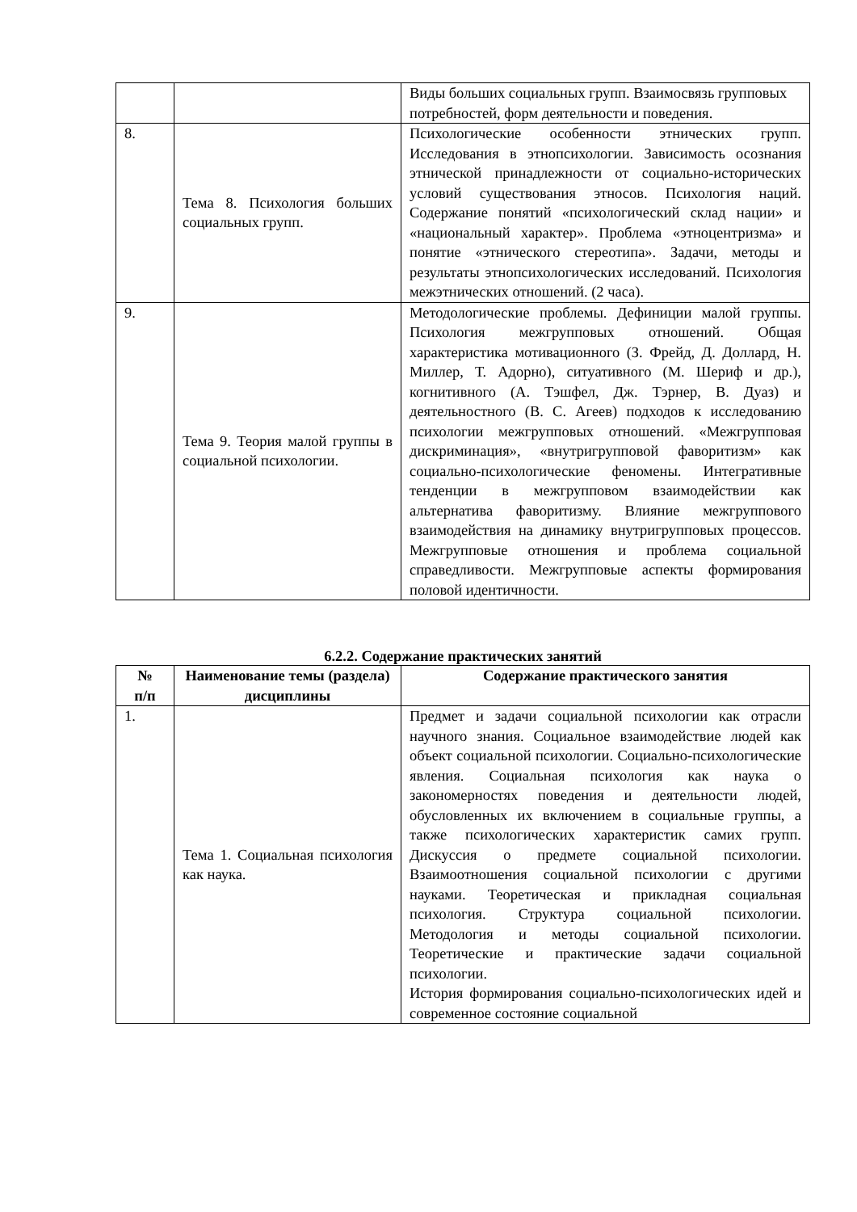| | | Виды больших социальных групп. Взаимосвязь групповых потребностей, форм деятельности и поведения. |
| 8. | Тема 8. Психология больших социальных групп. | Психологические особенности этнических групп. Исследования в этнопсихологии. Зависимость осознания этнической принадлежности от социально-исторических условий существования этносов. Психология наций. Содержание понятий «психологический склад нации» и «национальный характер». Проблема «этноцентризма» и понятие «этнического стереотипа». Задачи, методы и результаты этнопсихологических исследований. Психология межэтнических отношений. (2 часа). |
| 9. | Тема 9. Теория малой группы в социальной психологии. | Методологические проблемы. Дефиниции малой группы. Психология межгрупповых отношений. Общая характеристика мотивационного (З. Фрейд, Д. Доллард, Н. Миллер, Т. Адорно), ситуативного (М. Шериф и др.), когнитивного (А. Тэшфел, Дж. Тэрнер, В. Дуаз) и деятельностного (В. С. Агеев) подходов к исследованию психологии межгрупповых отношений. «Межгрупповая дискриминация», «внутригрупповой фаворитизм» как социально-психологические феномены. Интегративные тенденции в межгрупповом взаимодействии как альтернатива фаворитизму. Влияние межгруппового взаимодействия на динамику внутригрупповых процессов. Межгрупповые отношения и проблема социальной справедливости. Межгрупповые аспекты формирования половой идентичности. |
6.2.2. Содержание практических занятий
| № п/п | Наименование темы (раздела) дисциплины | Содержание практического занятия |
| --- | --- | --- |
| 1. | Тема 1. Социальная психология как наука. | Предмет и задачи социальной психологии как отрасли научного знания. Социальное взаимодействие людей как объект социальной психологии. Социально-психологические явления. Социальная психология как наука о закономерностях поведения и деятельности людей, обусловленных их включением в социальные группы, а также психологических характеристик самих групп. Дискуссия о предмете социальной психологии. Взаимоотношения социальной психологии с другими науками. Теоретическая и прикладная социальная психология. Структура социальной психологии. Методология и методы социальной психологии. Теоретические и практические задачи социальной психологии. История формирования социально-психологических идей и современное состояние социальной |